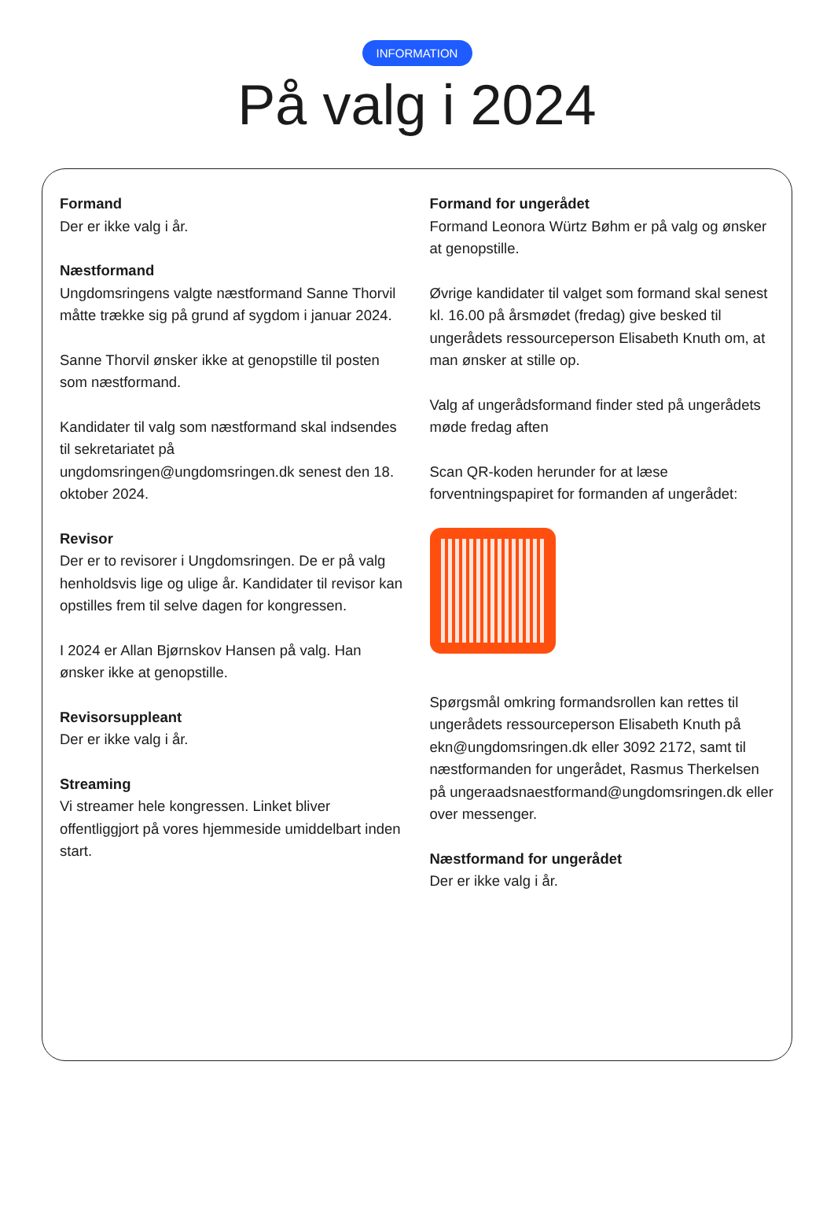INFORMATION
På valg i 2024
Formand
Der er ikke valg i år.
Næstformand
Ungdomsringens valgte næstformand Sanne Thorvil måtte trække sig på grund af sygdom i januar 2024.
Sanne Thorvil ønsker ikke at genopstille til posten som næstformand.
Kandidater til valg som næstformand skal indsendes til sekretariatet på ungdomsringen@ungdomsringen.dk senest den 18. oktober 2024.
Revisor
Der er to revisorer i Ungdomsringen. De er på valg henholdsvis lige og ulige år. Kandidater til revisor kan opstilles frem til selve dagen for kongressen.
I 2024 er Allan Bjørnskov Hansen på valg. Han ønsker ikke at genopstille.
Revisorsuppleant
Der er ikke valg i år.
Streaming
Vi streamer hele kongressen. Linket bliver offentliggjort på vores hjemmeside umiddelbart inden start.
Formand for ungerådet
Formand Leonora Würtz Bøhm er på valg og ønsker at genopstille.
Øvrige kandidater til valget som formand skal senest kl. 16.00 på årsmødet (fredag) give besked til ungerådets ressourceperson Elisabeth Knuth om, at man ønsker at stille op.
Valg af ungerådsformand finder sted på ungerådets møde fredag aften
Scan QR-koden herunder for at læse forventningspapiret for formanden af ungerådet:
Spørgsmål omkring formandsrollen kan rettes til ungerådets ressourceperson Elisabeth Knuth på ekn@ungdomsringen.dk eller 3092 2172, samt til næstformanden for ungerådet, Rasmus Therkelsen på ungeraadsnaestformand@ungdomsringen.dk eller over messenger.
Næstformand for ungerådet
Der er ikke valg i år.